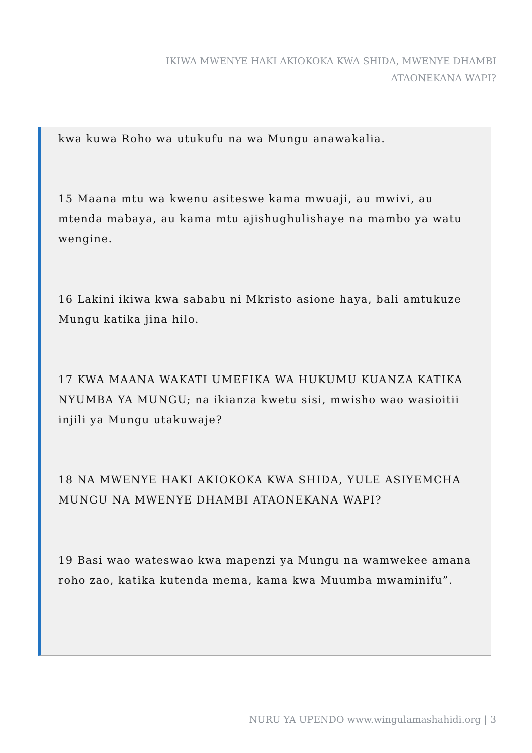IKIWA MWENYE HAKI AKIOKOKA KWA SHIDA, MWENYE DHAMBI ATAONEKANA WAPI?
kwa kuwa Roho wa utukufu na wa Mungu anawakalia.
15 Maana mtu wa kwenu asiteswe kama mwuaji, au mwivi, au mtenda mabaya, au kama mtu ajishughulishaye na mambo ya watu wengine.
16 Lakini ikiwa kwa sababu ni Mkristo asione haya, bali amtukuze Mungu katika jina hilo.
17 KWA MAANA WAKATI UMEFIKA WA HUKUMU KUANZA KATIKA NYUMBA YA MUNGU; na ikianza kwetu sisi, mwisho wao wasioitii injili ya Mungu utakuwaje?
18 NA MWENYE HAKI AKIOKOKA KWA SHIDA, YULE ASIYEMCHA MUNGU NA MWENYE DHAMBI ATAONEKANA WAPI?
19 Basi wao wateswao kwa mapenzi ya Mungu na wamwekee amana roho zao, katika kutenda mema, kama kwa Muumba mwaminifu”.
NURU YA UPENDO www.wingulamashahidi.org | 3